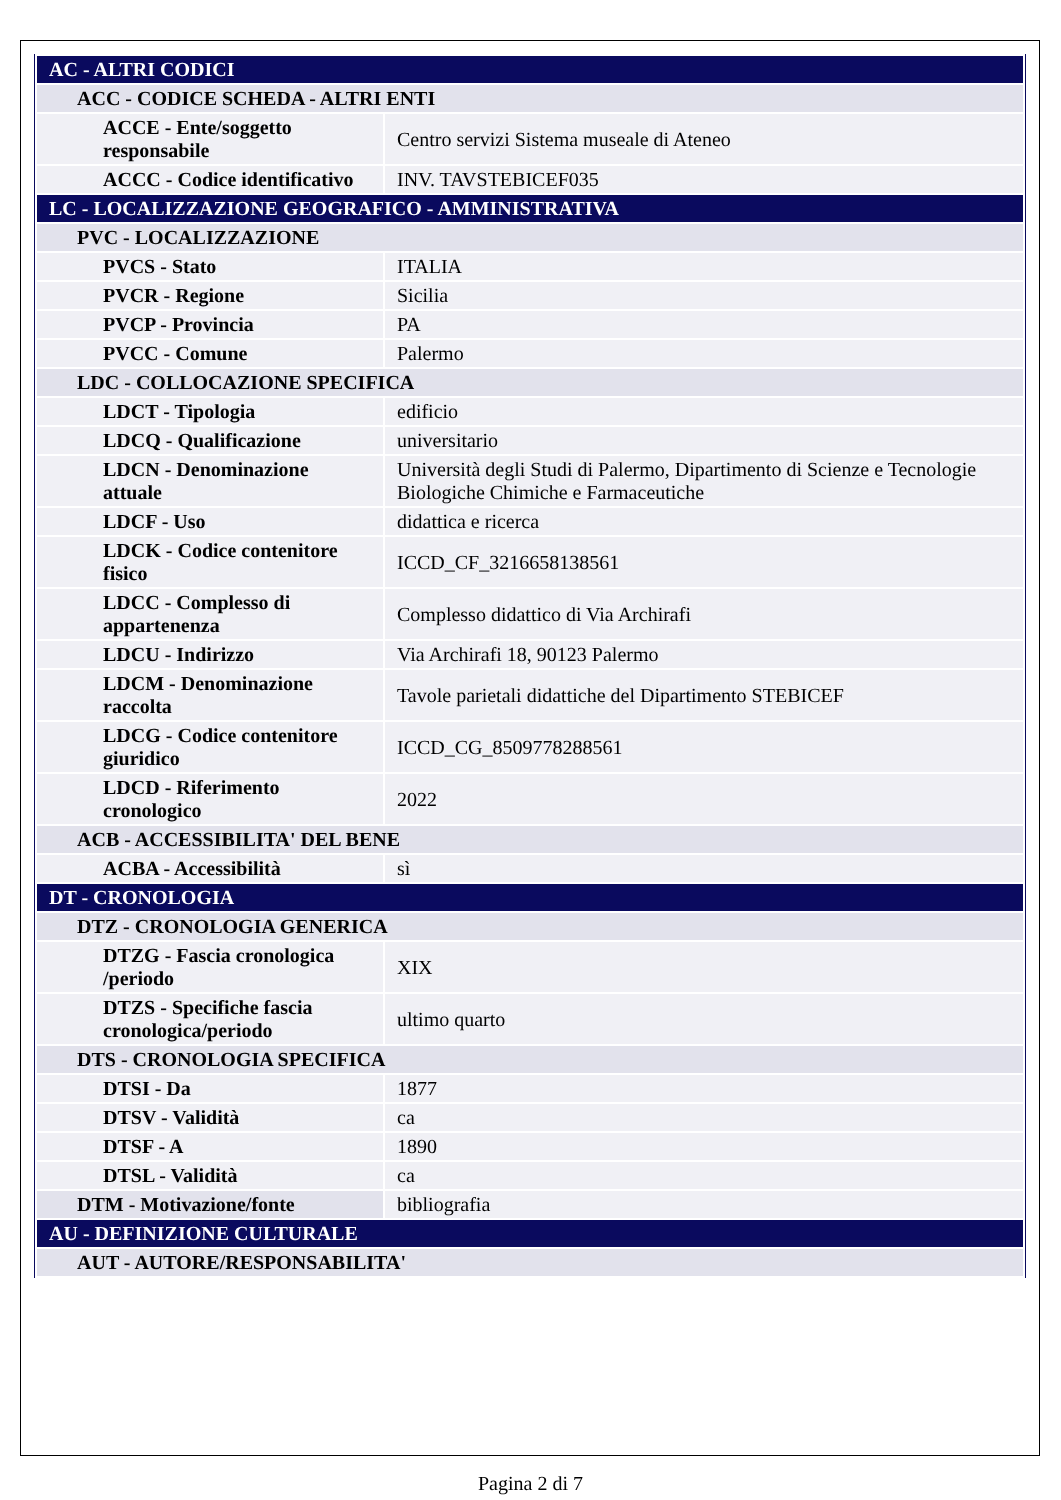| AC - ALTRI CODICI | |
| ACC - CODICE SCHEDA - ALTRI ENTI | |
| ACCE - Ente/soggetto responsabile | Centro servizi Sistema museale di Ateneo |
| ACCC - Codice identificativo | INV. TAVSTEBICEF035 |
| LC - LOCALIZZAZIONE GEOGRAFICO - AMMINISTRATIVA | |
| PVC - LOCALIZZAZIONE | |
| PVCS - Stato | ITALIA |
| PVCR - Regione | Sicilia |
| PVCP - Provincia | PA |
| PVCC - Comune | Palermo |
| LDC - COLLOCAZIONE SPECIFICA | |
| LDCT - Tipologia | edificio |
| LDCQ - Qualificazione | universitario |
| LDCN - Denominazione attuale | Università degli Studi di Palermo, Dipartimento di Scienze e Tecnologie Biologiche Chimiche e Farmaceutiche |
| LDCF - Uso | didattica e ricerca |
| LDCK - Codice contenitore fisico | ICCD_CF_3216658138561 |
| LDCC - Complesso di appartenenza | Complesso didattico di Via Archirafi |
| LDCU - Indirizzo | Via Archirafi 18, 90123 Palermo |
| LDCM - Denominazione raccolta | Tavole parietali didattiche del Dipartimento STEBICEF |
| LDCG - Codice contenitore giuridico | ICCD_CG_8509778288561 |
| LDCD - Riferimento cronologico | 2022 |
| ACB - ACCESSIBILITA' DEL BENE | |
| ACBA - Accessibilità | sì |
| DT - CRONOLOGIA | |
| DTZ - CRONOLOGIA GENERICA | |
| DTZG - Fascia cronologica /periodo | XIX |
| DTZS - Specifiche fascia cronologica/periodo | ultimo quarto |
| DTS - CRONOLOGIA SPECIFICA | |
| DTSI - Da | 1877 |
| DTSV - Validità | ca |
| DTSF - A | 1890 |
| DTSL - Validità | ca |
| DTM - Motivazione/fonte | bibliografia |
| AU - DEFINIZIONE CULTURALE | |
| AUT - AUTORE/RESPONSABILITA' | |
Pagina 2 di 7